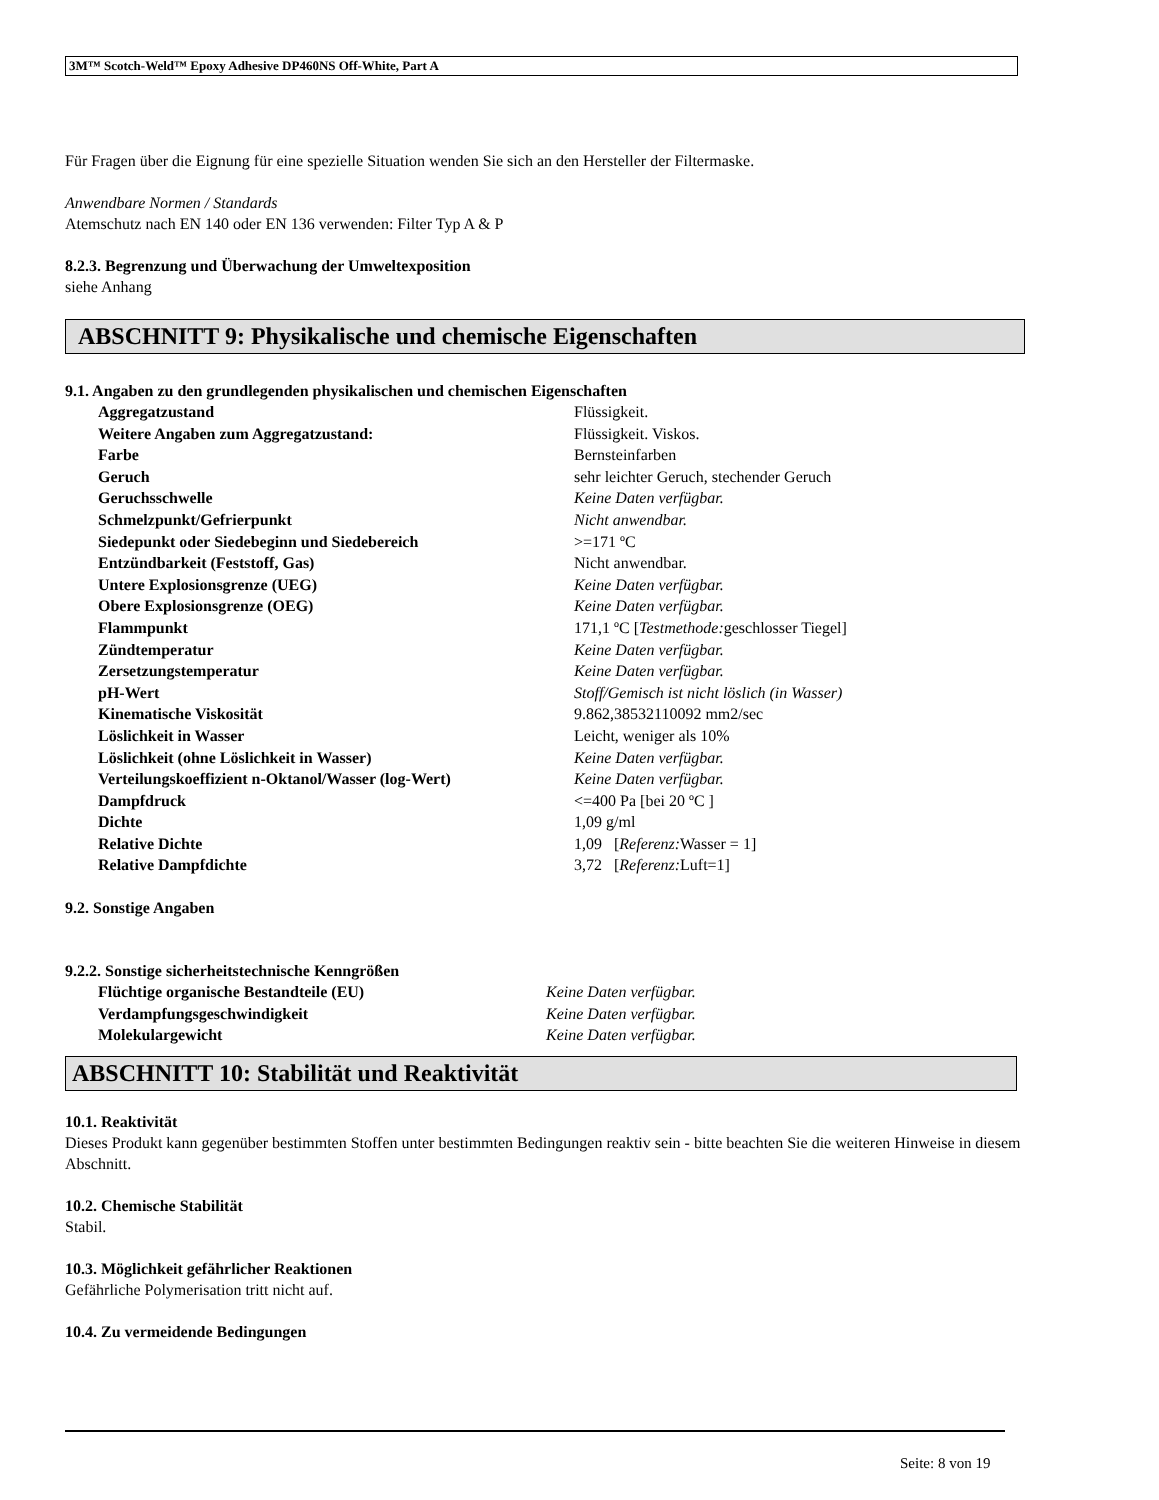3M™ Scotch-Weld™ Epoxy Adhesive DP460NS Off-White, Part A
Für Fragen über die Eignung für eine spezielle Situation wenden Sie sich an den Hersteller der Filtermaske.
Anwendbare Normen / Standards
Atemschutz nach EN 140 oder EN 136 verwenden: Filter Typ A & P
8.2.3. Begrenzung und Überwachung der Umweltexposition
siehe Anhang
ABSCHNITT 9: Physikalische und chemische Eigenschaften
9.1. Angaben zu den grundlegenden physikalischen und chemischen Eigenschaften
| Aggregatzustand | Flüssigkeit. |
| Weitere Angaben zum Aggregatzustand: | Flüssigkeit. Viskos. |
| Farbe | Bernsteinfarben |
| Geruch | sehr leichter Geruch, stechender Geruch |
| Geruchsschwelle | Keine Daten verfügbar. |
| Schmelzpunkt/Gefrierpunkt | Nicht anwendbar. |
| Siedepunkt oder Siedebeginn und Siedebereich | >=171 ºC |
| Entzündbarkeit (Feststoff, Gas) | Nicht anwendbar. |
| Untere Explosionsgrenze (UEG) | Keine Daten verfügbar. |
| Obere Explosionsgrenze (OEG) | Keine Daten verfügbar. |
| Flammpunkt | 171,1 ºC [ Testmethode: geschlosser Tiegel] |
| Zündtemperatur | Keine Daten verfügbar. |
| Zersetzungstemperatur | Keine Daten verfügbar. |
| pH-Wert | Stoff/Gemisch ist nicht löslich (in Wasser) |
| Kinematische Viskosität | 9.862,38532110092 mm2/sec |
| Löslichkeit in Wasser | Leicht, weniger als 10% |
| Löslichkeit (ohne Löslichkeit in Wasser) | Keine Daten verfügbar. |
| Verteilungskoeffizient n-Oktanol/Wasser (log-Wert) | Keine Daten verfügbar. |
| Dampfdruck | <=400 Pa [bei 20 ºC ] |
| Dichte | 1,09 g/ml |
| Relative Dichte | 1,09 [ Referenz: Wasser = 1] |
| Relative Dampfdichte | 3,72 [ Referenz: Luft=1] |
9.2. Sonstige Angaben
9.2.2. Sonstige sicherheitstechnische Kenngrößen
| Flüchtige organische Bestandteile (EU) | Keine Daten verfügbar. |
| Verdampfungsgeschwindigkeit | Keine Daten verfügbar. |
| Molekulargewicht | Keine Daten verfügbar. |
ABSCHNITT 10: Stabilität und Reaktivität
10.1. Reaktivität
Dieses Produkt kann gegenüber bestimmten Stoffen unter bestimmten Bedingungen reaktiv sein - bitte beachten Sie die weiteren Hinweise in diesem Abschnitt.
10.2. Chemische Stabilität
Stabil.
10.3. Möglichkeit gefährlicher Reaktionen
Gefährliche Polymerisation tritt nicht auf.
10.4. Zu vermeidende Bedingungen
Seite: 8 von 19